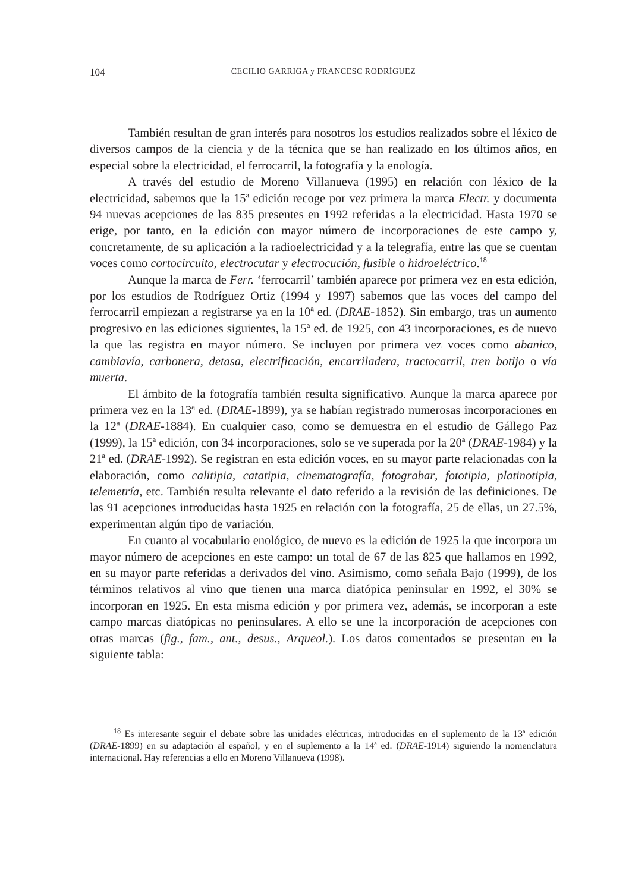104 CECILIO GARRIGA y FRANCESC RODRÍGUEZ
También resultan de gran interés para nosotros los estudios realizados sobre el léxico de diversos campos de la ciencia y de la técnica que se han realizado en los últimos años, en especial sobre la electricidad, el ferrocarril, la fotografía y la enología.
A través del estudio de Moreno Villanueva (1995) en relación con léxico de la electricidad, sabemos que la 15ª edición recoge por vez primera la marca Electr. y documenta 94 nuevas acepciones de las 835 presentes en 1992 referidas a la electricidad. Hasta 1970 se erige, por tanto, en la edición con mayor número de incorporaciones de este campo y, concretamente, de su aplicación a la radioelectricidad y a la telegrafía, entre las que se cuentan voces como cortocircuito, electrocutar y electrocución, fusible o hidroeléctrico.<sup>18</sup>
Aunque la marca de Ferr. ‘ferrocarril’ también aparece por primera vez en esta edición, por los estudios de Rodríguez Ortiz (1994 y 1997) sabemos que las voces del campo del ferrocarril empiezan a registrarse ya en la 10ª ed. (DRAE-1852). Sin embargo, tras un aumento progresivo en las ediciones siguientes, la 15ª ed. de 1925, con 43 incorporaciones, es de nuevo la que las registra en mayor número. Se incluyen por primera vez voces como abanico, cambiavía, carbonera, detasa, electrificación, encarriladera, tractocarril, tren botijo o vía muerta.
El ámbito de la fotografía también resulta significativo. Aunque la marca aparece por primera vez en la 13ª ed. (DRAE-1899), ya se habían registrado numerosas incorporaciones en la 12ª (DRAE-1884). En cualquier caso, como se demuestra en el estudio de Gállego Paz (1999), la 15ª edición, con 34 incorporaciones, solo se ve superada por la 20ª (DRAE-1984) y la 21ª ed. (DRAE-1992). Se registran en esta edición voces, en su mayor parte relacionadas con la elaboración, como calitipia, catatipia, cinematografía, fotograbar, fototipia, platinotipia, telemetría, etc. También resulta relevante el dato referido a la revisión de las definiciones. De las 91 acepciones introducidas hasta 1925 en relación con la fotografía, 25 de ellas, un 27.5%, experimentan algún tipo de variación.
En cuanto al vocabulario enológico, de nuevo es la edición de 1925 la que incorpora un mayor número de acepciones en este campo: un total de 67 de las 825 que hallamos en 1992, en su mayor parte referidas a derivados del vino. Asimismo, como señala Bajo (1999), de los términos relativos al vino que tienen una marca diatópica peninsular en 1992, el 30% se incorporan en 1925. En esta misma edición y por primera vez, además, se incorporan a este campo marcas diatópicas no peninsulares. A ello se une la incorporación de acepciones con otras marcas (fig., fam., ant., desus., Arqueol.). Los datos comentados se presentan en la siguiente tabla:
<sup>18</sup> Es interesante seguir el debate sobre las unidades eléctricas, introducidas en el suplemento de la 13ª edición (DRAE-1899) en su adaptación al español, y en el suplemento a la 14ª ed. (DRAE-1914) siguiendo la nomenclatura internacional. Hay referencias a ello en Moreno Villanueva (1998).